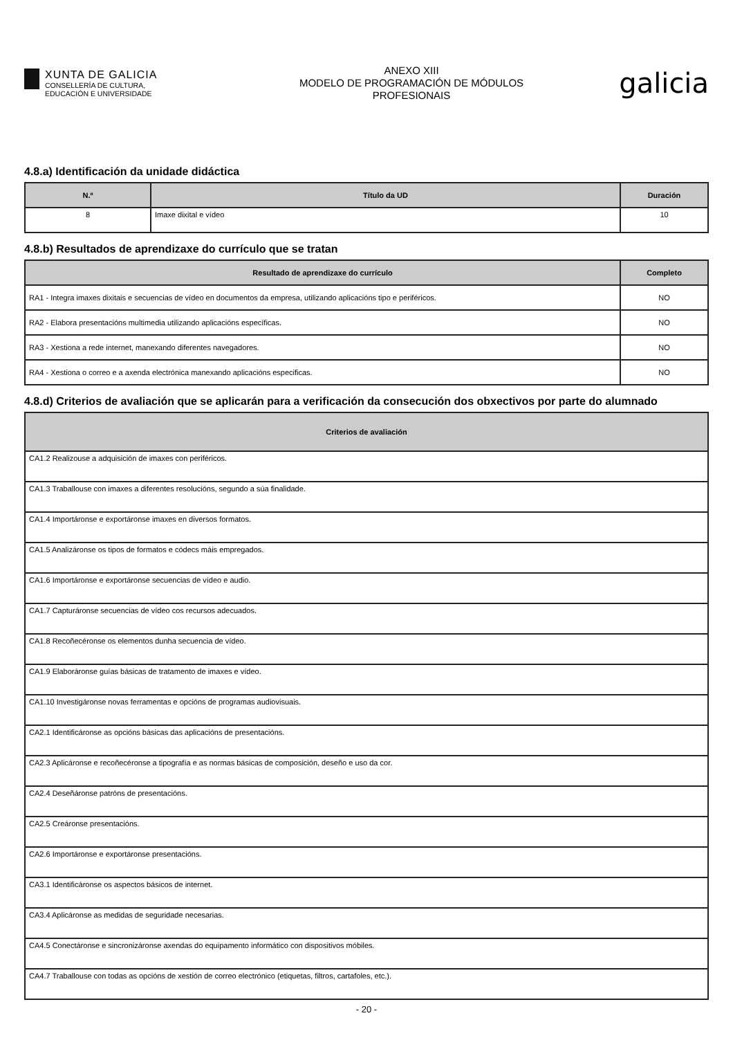XUNTA DE GALICIA
CONSELLERÍA DE CULTURA,
EDUCACIÓN E UNIVERSIDADE
ANEXO XIII
MODELO DE PROGRAMACIÓN DE MÓDULOS
PROFESIONAIS
galicia
4.8.a) Identificación da unidade didáctica
| N.º | Título da UD | Duración |
| --- | --- | --- |
| 8 | Imaxe dixital e vídeo | 10 |
4.8.b) Resultados de aprendizaxe do currículo que se tratan
| Resultado de aprendizaxe do currículo | Completo |
| --- | --- |
| RA1 - Integra imaxes dixitais e secuencias de vídeo en documentos da empresa, utilizando aplicacións tipo e periféricos. | NO |
| RA2 - Elabora presentacións multimedia utilizando aplicacións específicas. | NO |
| RA3 - Xestiona a rede internet, manexando diferentes navegadores. | NO |
| RA4 - Xestiona o correo e a axenda electrónica manexando aplicacións especificas. | NO |
4.8.d) Criterios de avaliación que se aplicarán para a verificación da consecución dos obxectivos por parte do alumnado
| Criterios de avaliación |
| --- |
| CA1.2 Realizouse a adquisición de imaxes con periféricos. |
| CA1.3 Traballouse con imaxes a diferentes resolucións, segundo a súa finalidade. |
| CA1.4 Importáronse e exportáronse imaxes en diversos formatos. |
| CA1.5 Analizáronse os tipos de formatos e códecs máis empregados. |
| CA1.6 Importáronse e exportáronse secuencias de vídeo e audio. |
| CA1.7 Capturáronse secuencias de vídeo cos recursos adecuados. |
| CA1.8 Recoñecéronse os elementos dunha secuencia de vídeo. |
| CA1.9 Elaboráronse guías básicas de tratamento de imaxes e vídeo. |
| CA1.10 Investigáronse novas ferramentas e opcións de programas audiovisuais. |
| CA2.1 Identificáronse as opcións básicas das aplicacións de presentacións. |
| CA2.3 Aplicáronse e recoñecéronse a tipografía e as normas básicas de composición, deseño e uso da cor. |
| CA2.4 Deseñáronse patróns de presentacións. |
| CA2.5 Creáronse presentacións. |
| CA2.6 Importáronse e exportáronse presentacións. |
| CA3.1 Identificáronse os aspectos básicos de internet. |
| CA3.4 Aplicáronse as medidas de seguridade necesarias. |
| CA4.5 Conectáronse e sincronizáronse axendas do equipamento informático con dispositivos móbiles. |
| CA4.7 Traballouse con todas as opcións de xestión de correo electrónico (etiquetas, filtros, cartafoles, etc.). |
- 20 -